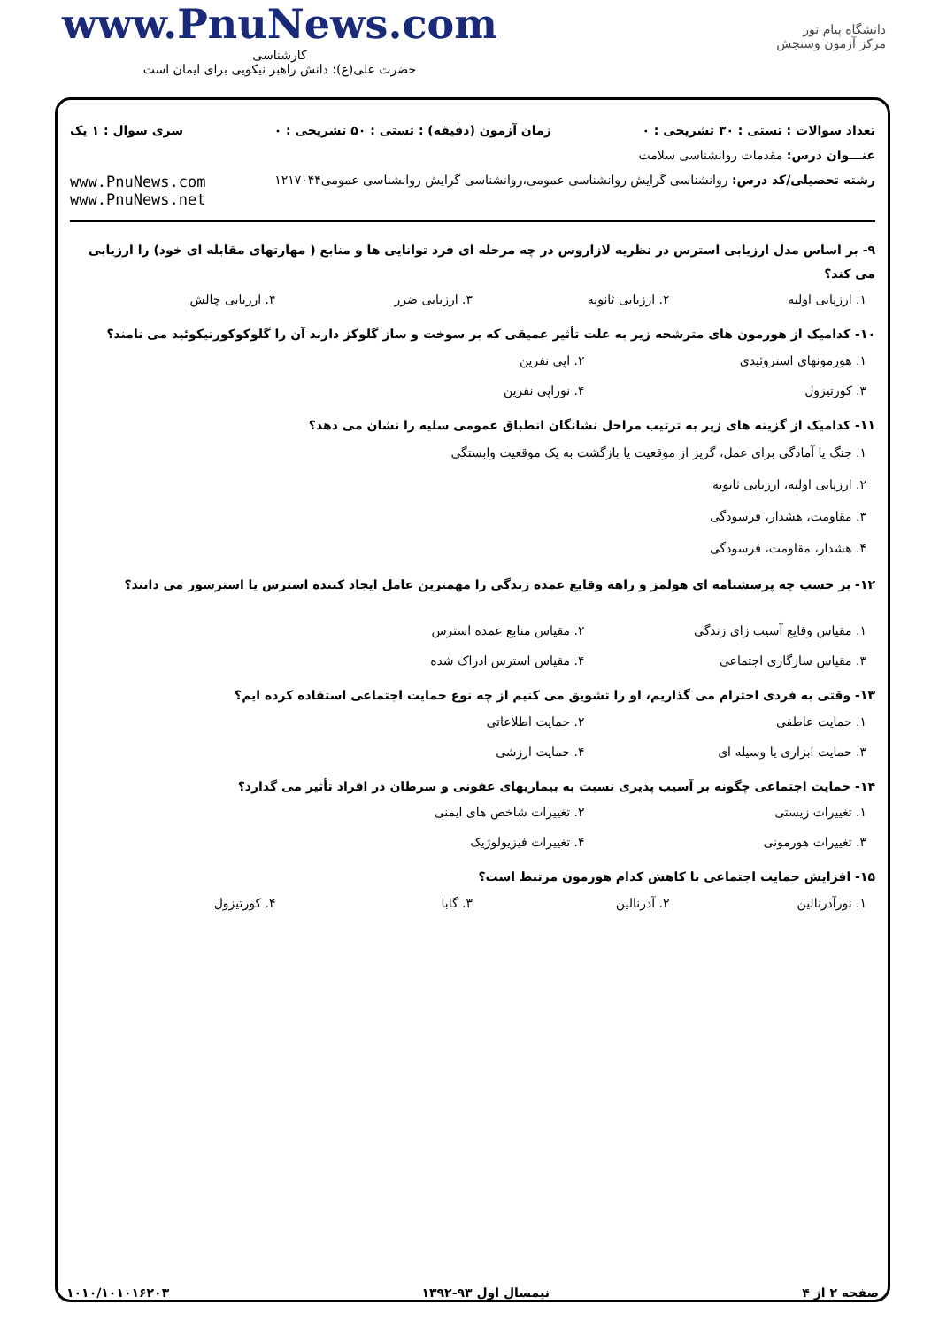www.PnuNews.com
کارشناسی
حضرت علی(ع): دانش راهبر نیکویی برای ایمان است
دانشگاه پیام نور
مرکز آزمون وسنجش
تعداد سوالات : تستی : ۳۰ تشریحی : ۰ زمان آزمون (دقیقه) : تستی : ۵۰ تشریحی : ۰ سری سوال : ۱ یک
عنـــوان درس: مقدمات روانشناسی سلامت
رشته تحصیلی/کد درس: روانشناسی گرایش روانشناسی عمومی،روانشناسی گرایش روانشناسی عمومی۱۲۱۷۰۴۴ www.PnuNews.com
www.PnuNews.net
۹- بر اساس مدل ارزیابی استرس در نظریه لازاروس در چه مرحله ای فرد توانایی ها و منابع ( مهارتهای مقابله ای خود) را ارزیابی می کند؟
۱. ارزیابی اولیه
۲. ارزیابی ثانویه
۳. ارزیابی ضرر
۴. ارزیابی چالش
۱۰- کدامیک از هورمون های مترشحه زیر به علت تأثیر عمیقی که بر سوخت و ساز گلوکز دارند آن را گلوکوکورتیکوئید می نامند؟
۱. هورمونهای استروئیدی
۲. اپی نفرین
۳. کورتیزول
۴. نوراپی نفرین
۱۱- کدامیک از گزینه های زیر به ترتیب مراحل نشانگان انطباق عمومی سلیه را نشان می دهد؟
۱. جنگ یا آمادگی برای عمل، گریز از موقعیت یا بازگشت به یک موقعیت وابستگی
۲. ارزیابی اولیه، ارزیابی ثانویه
۳. مقاومت، هشدار، فرسودگی
۴. هشدار، مقاومت، فرسودگی
۱۲- بر حسب چه پرسشنامه ای هولمز و راهه وقایع عمده زندگی را مهمترین عامل ایجاد کننده استرس یا استرسور می دانند؟
۱. مقیاس وقایع آسیب زای زندگی
۲. مقیاس منابع عمده استرس
۳. مقیاس سازگاری اجتماعی
۴. مقیاس استرس ادراک شده
۱۳- وقتی به فردی احترام می گذاریم، او را تشویق می کنیم از چه نوع حمایت اجتماعی استفاده کرده ایم؟
۱. حمایت عاطفی
۲. حمایت اطلاعاتی
۳. حمایت ابزاری یا وسیله ای
۴. حمایت ارزشی
۱۴- حمایت اجتماعی چگونه بر آسیب پذیری نسبت به بیماریهای عفونی و سرطان در افراد تأثیر می گذارد؟
۱. تغییرات زیستی
۲. تغییرات شاخص های ایمنی
۳. تغییرات هورمونی
۴. تغییرات فیزیولوژیک
۱۵- افزایش حمایت اجتماعی با کاهش کدام هورمون مرتبط است؟
۱. نورآدرنالین
۲. آدرنالین
۳. گابا
۴. کورتیزول
صفحه ۲ از ۴ نیمسال اول ۹۳-۱۳۹۲ ۱۰۱۰/۱۰۱۰۱۶۲۰۳